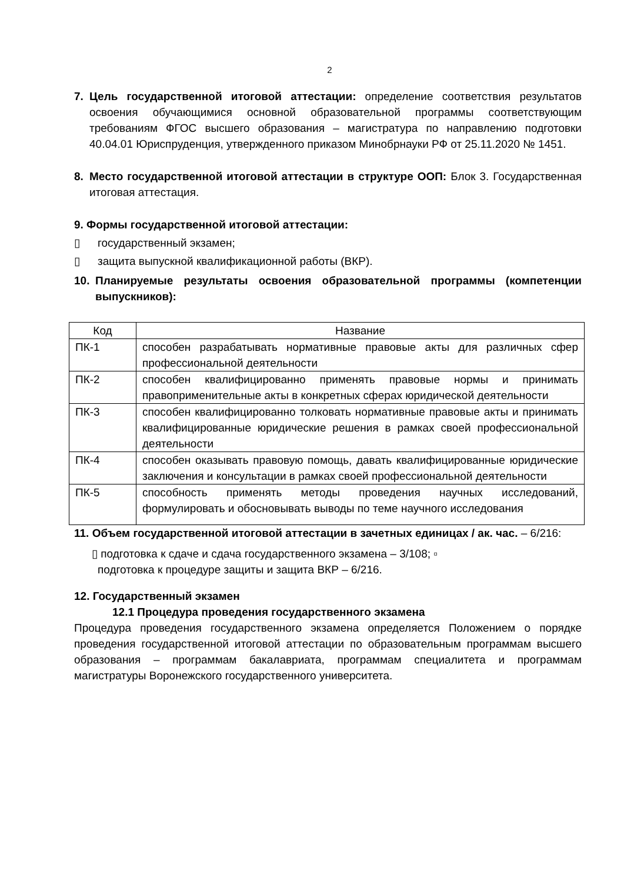2
7. Цель государственной итоговой аттестации: определение соответствия результатов освоения обучающимися основной образовательной программы соответствующим требованиям ФГОС высшего образования – магистратура по направлению подготовки 40.04.01 Юриспруденция, утвержденного приказом Минобрнауки РФ от 25.11.2020 № 1451.
8. Место государственной итоговой аттестации в структуре ООП: Блок 3. Государственная итоговая аттестация.
9. Формы государственной итоговой аттестации:
▯ государственный экзамен;
▯ защита выпускной квалификационной работы (ВКР).
10. Планируемые результаты освоения образовательной программы (компетенции выпускников):
| Код | Название |
| --- | --- |
| ПК-1 | способен разрабатывать нормативные правовые акты для различных сфер профессиональной деятельности |
| ПК-2 | способен квалифицированно применять правовые нормы и принимать правоприменительные акты в конкретных сферах юридической деятельности |
| ПК-3 | способен квалифицированно толковать нормативные правовые акты и принимать квалифицированные юридические решения в рамках своей профессиональной деятельности |
| ПК-4 | способен оказывать правовую помощь, давать квалифицированные юридические заключения и консультации в рамках своей профессиональной деятельности |
| ПК-5 | способность применять методы проведения научных исследований, формулировать и обосновывать выводы по теме научного исследования |
11. Объем государственной итоговой аттестации в зачетных единицах / ак. час. – 6/216:
▯ подготовка к сдаче и сдача государственного экзамена – 3/108; ▫
подготовка к процедуре защиты и защита ВКР – 6/216.
12. Государственный экзамен
12.1 Процедура проведения государственного экзамена
Процедура проведения государственного экзамена определяется Положением о порядке проведения государственной итоговой аттестации по образовательным программам высшего образования – программам бакалавриата, программам специалитета и программам магистратуры Воронежского государственного университета.